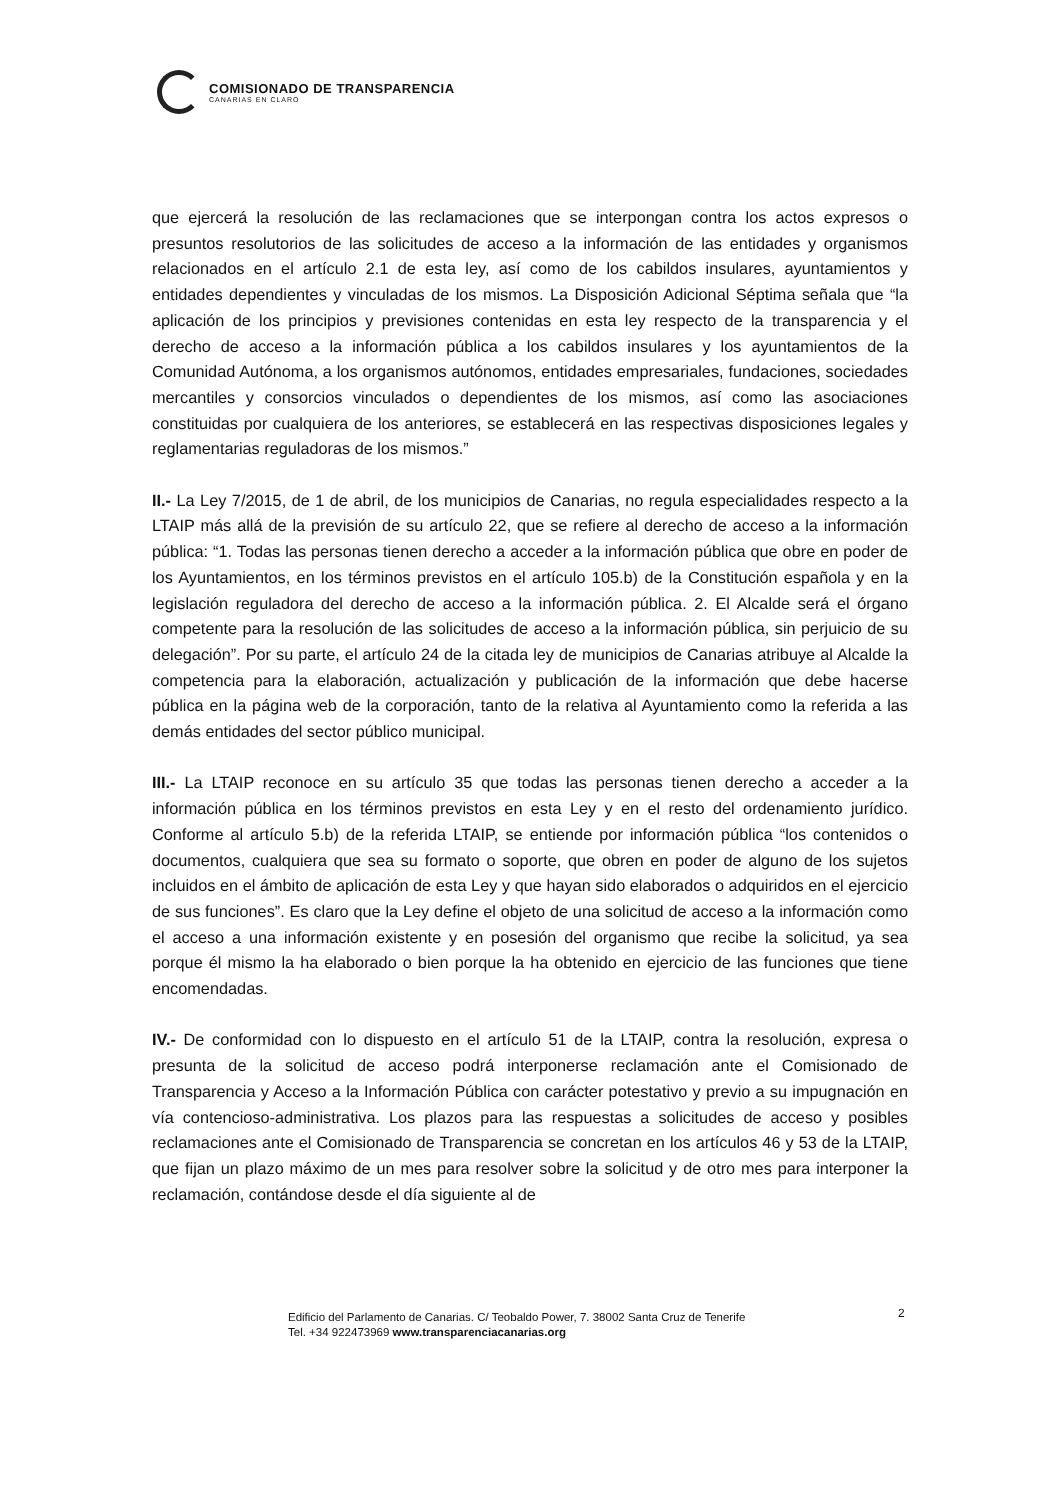COMISIONADO DE TRANSPARENCIA
CANARIAS EN CLARO
que ejercerá la resolución de las reclamaciones que se interpongan contra los actos expresos o presuntos resolutorios de las solicitudes de acceso a la información de las entidades y organismos relacionados en el artículo 2.1 de esta ley, así como de los cabildos insulares, ayuntamientos y entidades dependientes y vinculadas de los mismos. La Disposición Adicional Séptima señala que “la aplicación de los principios y previsiones contenidas en esta ley respecto de la transparencia y el derecho de acceso a la información pública a los cabildos insulares y los ayuntamientos de la Comunidad Autónoma, a los organismos autónomos, entidades empresariales, fundaciones, sociedades mercantiles y consorcios vinculados o dependientes de los mismos, así como las asociaciones constituidas por cualquiera de los anteriores, se establecerá en las respectivas disposiciones legales y reglamentarias reguladoras de los mismos.”
II.- La Ley 7/2015, de 1 de abril, de los municipios de Canarias, no regula especialidades respecto a la LTAIP más allá de la previsión de su artículo 22, que se refiere al derecho de acceso a la información pública: “1. Todas las personas tienen derecho a acceder a la información pública que obre en poder de los Ayuntamientos, en los términos previstos en el artículo 105.b) de la Constitución española y en la legislación reguladora del derecho de acceso a la información pública. 2. El Alcalde será el órgano competente para la resolución de las solicitudes de acceso a la información pública, sin perjuicio de su delegación”. Por su parte, el artículo 24 de la citada ley de municipios de Canarias atribuye al Alcalde la competencia para la elaboración, actualización y publicación de la información que debe hacerse pública en la página web de la corporación, tanto de la relativa al Ayuntamiento como la referida a las demás entidades del sector público municipal.
III.- La LTAIP reconoce en su artículo 35 que todas las personas tienen derecho a acceder a la información pública en los términos previstos en esta Ley y en el resto del ordenamiento jurídico. Conforme al artículo 5.b) de la referida LTAIP, se entiende por información pública “los contenidos o documentos, cualquiera que sea su formato o soporte, que obren en poder de alguno de los sujetos incluidos en el ámbito de aplicación de esta Ley y que hayan sido elaborados o adquiridos en el ejercicio de sus funciones”. Es claro que la Ley define el objeto de una solicitud de acceso a la información como el acceso a una información existente y en posesión del organismo que recibe la solicitud, ya sea porque él mismo la ha elaborado o bien porque la ha obtenido en ejercicio de las funciones que tiene encomendadas.
IV.- De conformidad con lo dispuesto en el artículo 51 de la LTAIP, contra la resolución, expresa o presunta de la solicitud de acceso podrá interponerse reclamación ante el Comisionado de Transparencia y Acceso a la Información Pública con carácter potestativo y previo a su impugnación en vía contencioso-administrativa. Los plazos para las respuestas a solicitudes de acceso y posibles reclamaciones ante el Comisionado de Transparencia se concretan en los artículos 46 y 53 de la LTAIP, que fijan un plazo máximo de un mes para resolver sobre la solicitud y de otro mes para interponer la reclamación, contándose desde el día siguiente al de
Edificio del Parlamento de Canarias. C/ Teobaldo Power, 7. 38002 Santa Cruz de Tenerife
Tel. +34 922473969 www.transparenciacanarias.org
2